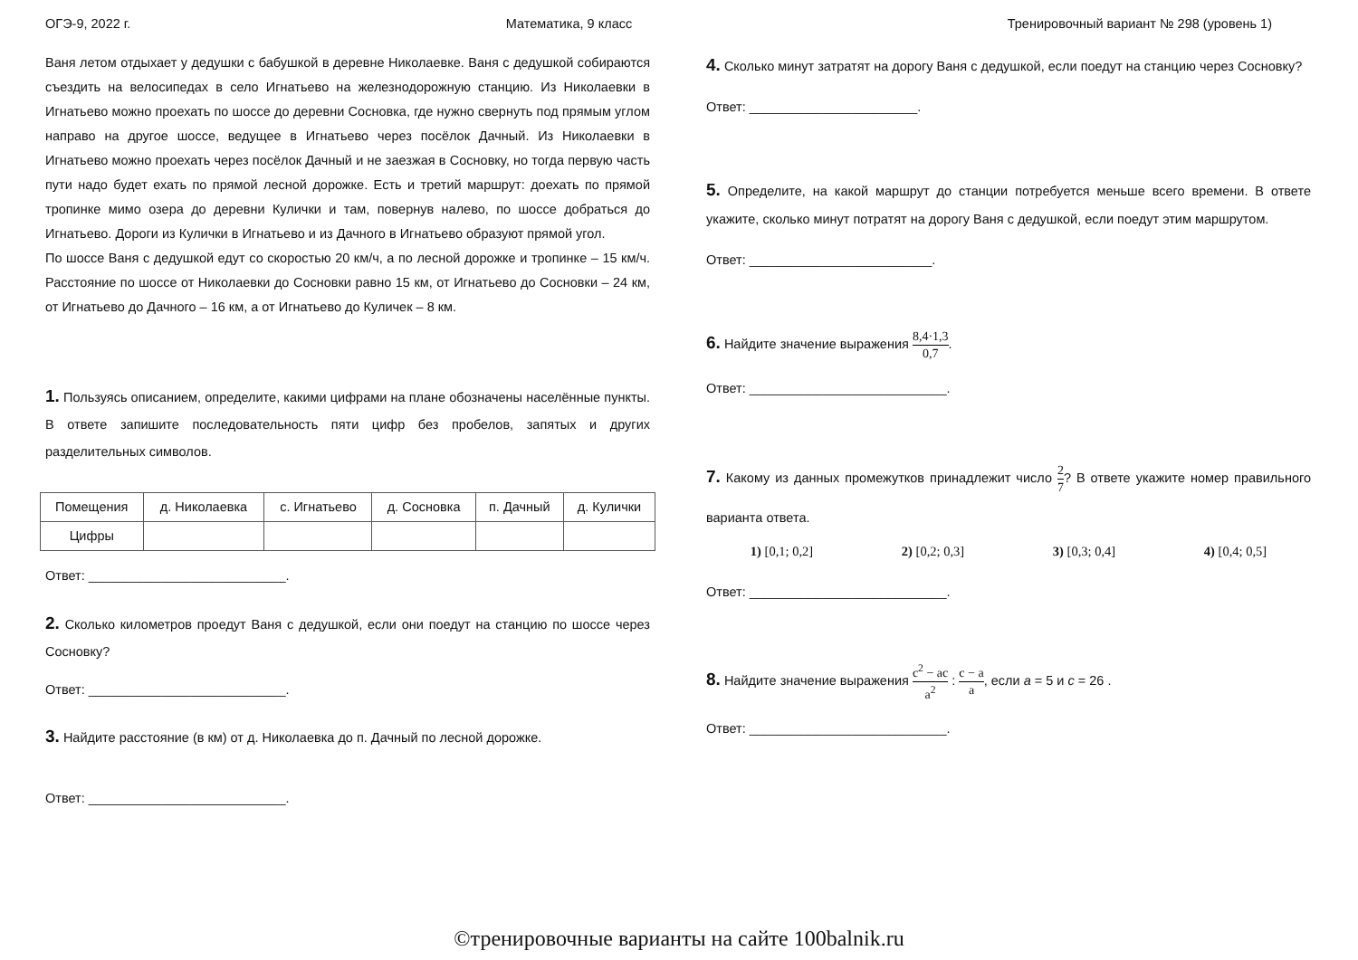ОГЭ-9, 2022 г. Математика, 9 класс Тренировочный вариант № 298 (уровень 1)
Ваня летом отдыхает у дедушки с бабушкой в деревне Николаевке. Ваня с дедушкой собираются съездить на велосипедах в село Игнатьево на железнодорожную станцию. Из Николаевки в Игнатьево можно проехать по шоссе до деревни Сосновка, где нужно свернуть под прямым углом направо на другое шоссе, ведущее в Игнатьево через посёлок Дачный. Из Николаевки в Игнатьево можно проехать через посёлок Дачный и не заезжая в Сосновку, но тогда первую часть пути надо будет ехать по прямой лесной дорожке. Есть и третий маршрут: доехать по прямой тропинке мимо озера до деревни Кулички и там, повернув налево, по шоссе добраться до Игнатьево. Дороги из Кулички в Игнатьево и из Дачного в Игнатьево образуют прямой угол.
По шоссе Ваня с дедушкой едут со скоростью 20 км/ч, а по лесной дорожке и тропинке – 15 км/ч. Расстояние по шоссе от Николаевки до Сосновки равно 15 км, от Игнатьево до Сосновки – 24 км, от Игнатьево до Дачного – 16 км, а от Игнатьево до Куличек – 8 км.
1. Пользуясь описанием, определите, какими цифрами на плане обозначены населённые пункты. В ответе запишите последовательность пяти цифр без пробелов, запятых и других разделительных символов.
| Помещения | д. Николаевка | с. Игнатьево | д. Сосновка | п. Дачный | д. Кулички |
| Цифры | | | | | |
Ответ: ___________________________.
2. Сколько километров проедут Ваня с дедушкой, если они поедут на станцию по шоссе через Сосновку?
Ответ: ___________________________.
3. Найдите расстояние (в км) от д. Николаевка до п. Дачный по лесной дорожке.
Ответ: ___________________________.
4. Сколько минут затратят на дорогу Ваня с дедушкой, если поедут на станцию через Сосновку?
Ответ: _______________________.
5. Определите, на какой маршрут до станции потребуется меньше всего времени. В ответе укажите, сколько минут потратят на дорогу Ваня с дедушкой, если поедут этим маршрутом.
Ответ: _________________________.
6. Найдите значение выражения 8,4·1,3 0,7.
Ответ: ___________________________.
7. Какому из данных промежутков принадлежит число 2 7? В ответе укажите номер правильного варианта ответа.
1) [0,1; 0,2] 2) [0,2; 0,3] 3) [0,3; 0,4] 4) [0,4; 0,5]
Ответ: ___________________________.
8. Найдите значение выражения c<sup>2</sup> − ac a<sup>2</sup> : c − a a, если a = 5 и c = 26 .
Ответ: ___________________________.
©тренировочные варианты на сайте 100balnik.ru